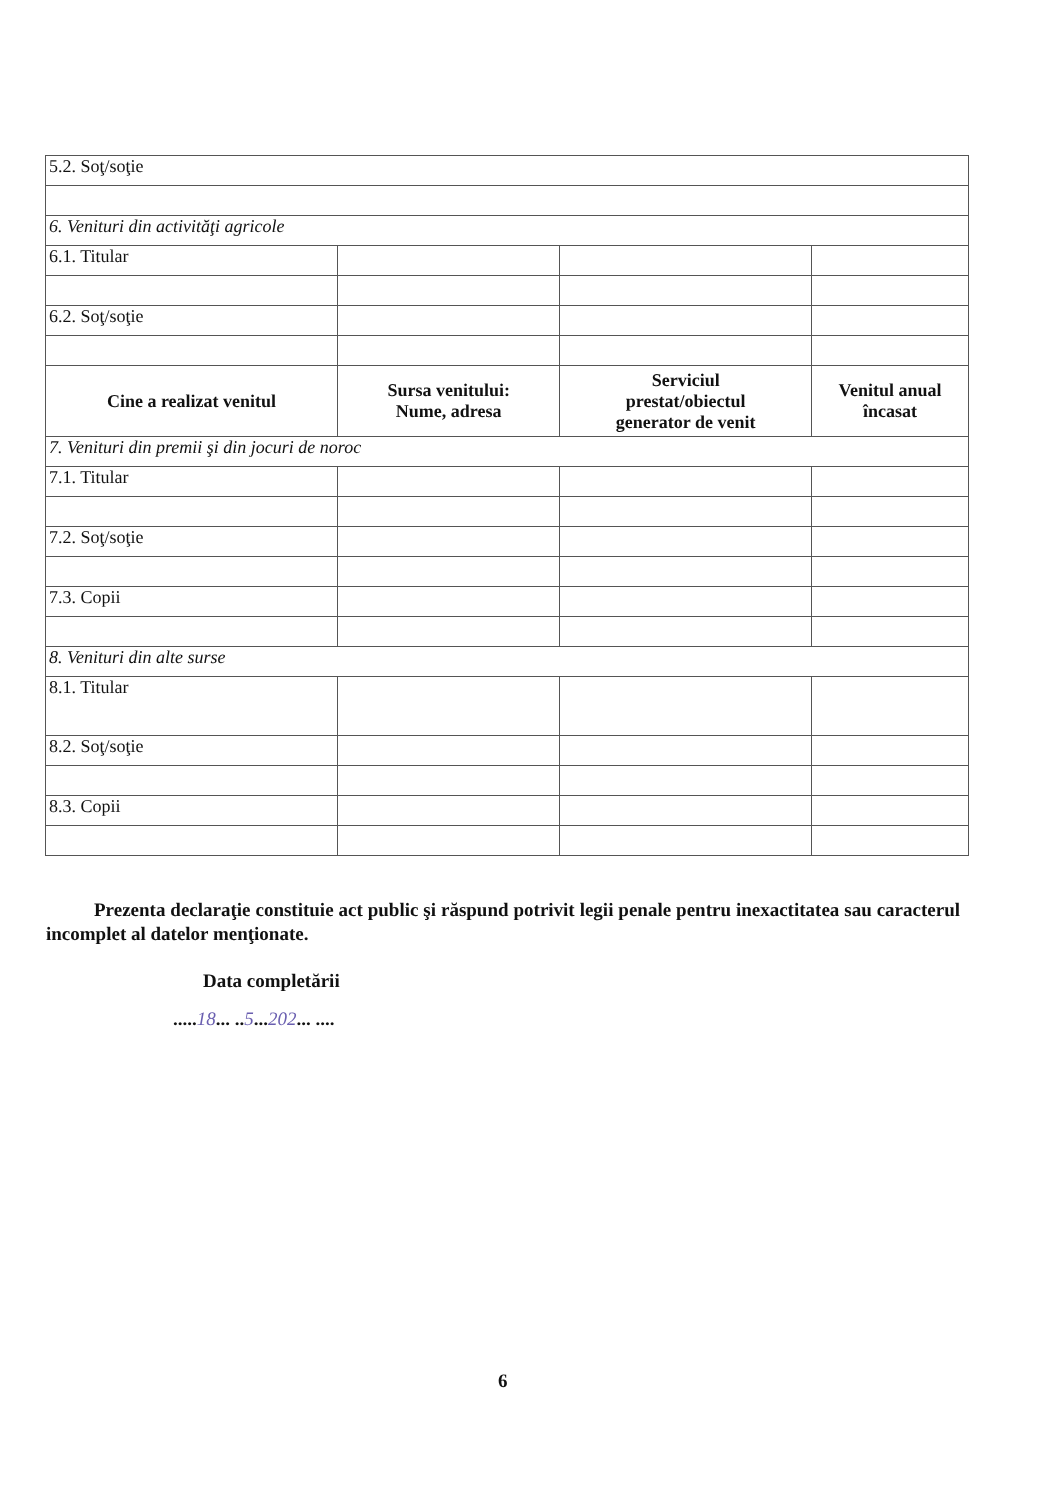| 5.2. Soţ/soţie | | | |
| 6. Venituri din activităţi agricole | | | |
| 6.1. Titular | | | |
| 6.2. Soţ/soţie | | | |
| Cine a realizat venitul | Sursa venitului: Nume, adresa | Serviciul prestat/obiectul generator de venit | Venitul anual încasat |
| 7. Venituri din premii şi din jocuri de noroc | | | |
| 7.1. Titular | | | |
| 7.2. Soţ/soţie | | | |
| 7.3. Copii | | | |
| 8. Venituri din alte surse | | | |
| 8.1. Titular | | | |
| 8.2. Soţ/soţie | | | |
| 8.3. Copii | | | |
Prezenta declaraţie constituie act public şi răspund potrivit legii penale pentru inexactitatea sau caracterul incomplet al datelor menţionate.
Data completării
.....18... ..5...202... ....
6